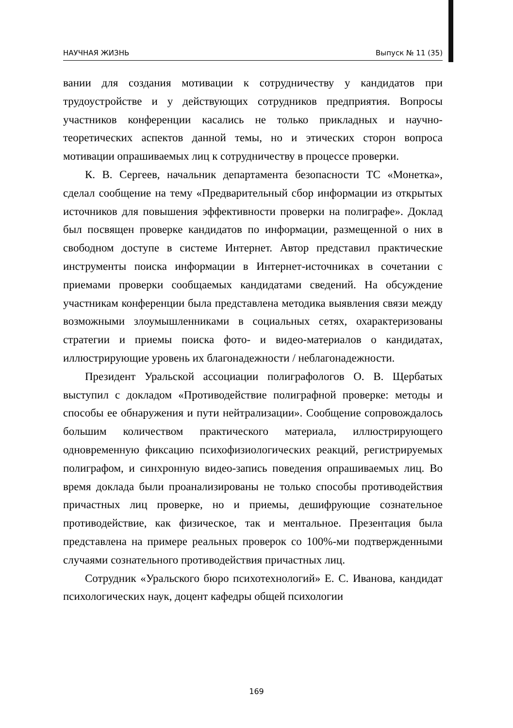НАУЧНАЯ ЖИЗНЬ Выпуск № 11 (35)
вании для создания мотивации к сотрудничеству у кандидатов при трудоустройстве и у действующих сотрудников предприятия. Вопросы участников конференции касались не только прикладных и научно-теоретических аспектов данной темы, но и этических сторон вопроса мотивации опрашиваемых лиц к сотрудничеству в процессе проверки.
К. В. Сергеев, начальник департамента безопасности ТС «Монетка», сделал сообщение на тему «Предварительный сбор информации из открытых источников для повышения эффективности проверки на полиграфе». Доклад был посвящен проверке кандидатов по информации, размещенной о них в свободном доступе в системе Интернет. Автор представил практические инструменты поиска информации в Интернет-источниках в сочетании с приемами проверки сообщаемых кандидатами сведений. На обсуждение участникам конференции была представлена методика выявления связи между возможными злоумышленниками в социальных сетях, охарактеризованы стратегии и приемы поиска фото- и видео-материалов о кандидатах, иллюстрирующие уровень их благонадежности / неблагонадежности.
Президент Уральской ассоциации полиграфологов О. В. Щербатых выступил с докладом «Противодействие полиграфной проверке: методы и способы ее обнаружения и пути нейтрализации». Сообщение сопровождалось большим количеством практического материала, иллюстрирующего одновременную фиксацию психофизиологических реакций, регистрируемых полиграфом, и синхронную видео-запись поведения опрашиваемых лиц. Во время доклада были проанализированы не только способы противодействия причастных лиц проверке, но и приемы, дешифрующие сознательное противодействие, как физическое, так и ментальное. Презентация была представлена на примере реальных проверок со 100%-ми подтвержденными случаями сознательного противодействия причастных лиц.
Сотрудник «Уральского бюро психотехнологий» Е. С. Иванова, кандидат психологических наук, доцент кафедры общей психологии
169